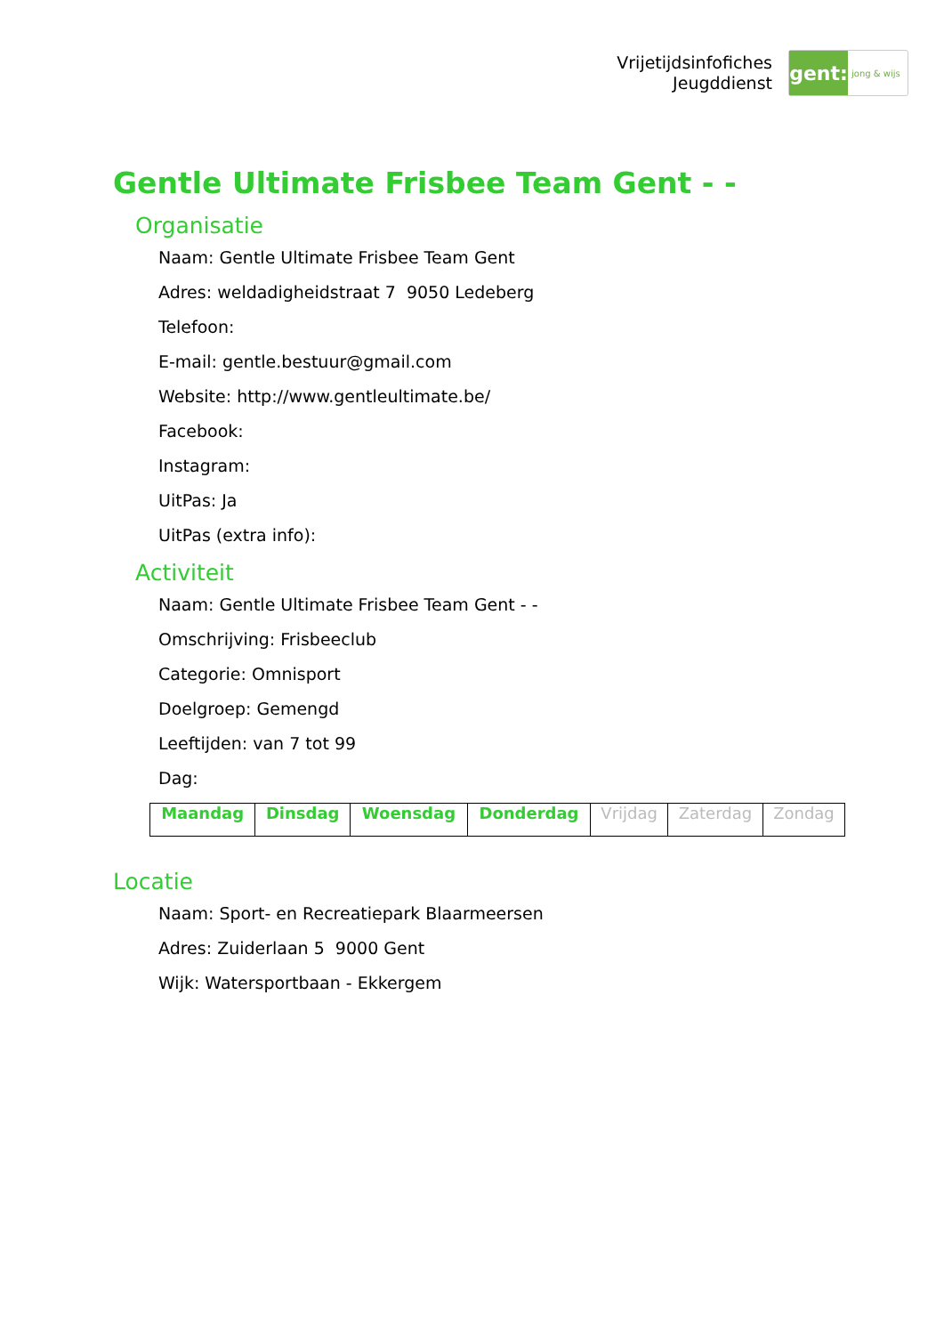Vrijetijdsinfofiches
Jeugddienst
gent:
jong & wijs
Gentle Ultimate Frisbee Team Gent - -
Organisatie
Naam: Gentle Ultimate Frisbee Team Gent
Adres: weldadigheidstraat 7 9050 Ledeberg
Telefoon:
E-mail: gentle.bestuur@gmail.com
Website: http://www.gentleultimate.be/
Facebook:
Instagram:
UitPas: Ja
UitPas (extra info):
Activiteit
Naam: Gentle Ultimate Frisbee Team Gent - -
Omschrijving: Frisbeeclub
Categorie: Omnisport
Doelgroep: Gemengd
Leeftijden: van 7 tot 99
Dag:
| Maandag | Dinsdag | Woensdag | Donderdag | Vrijdag | Zaterdag | Zondag |
Locatie
Naam: Sport- en Recreatiepark Blaarmeersen
Adres: Zuiderlaan 5 9000 Gent
Wijk: Watersportbaan - Ekkergem